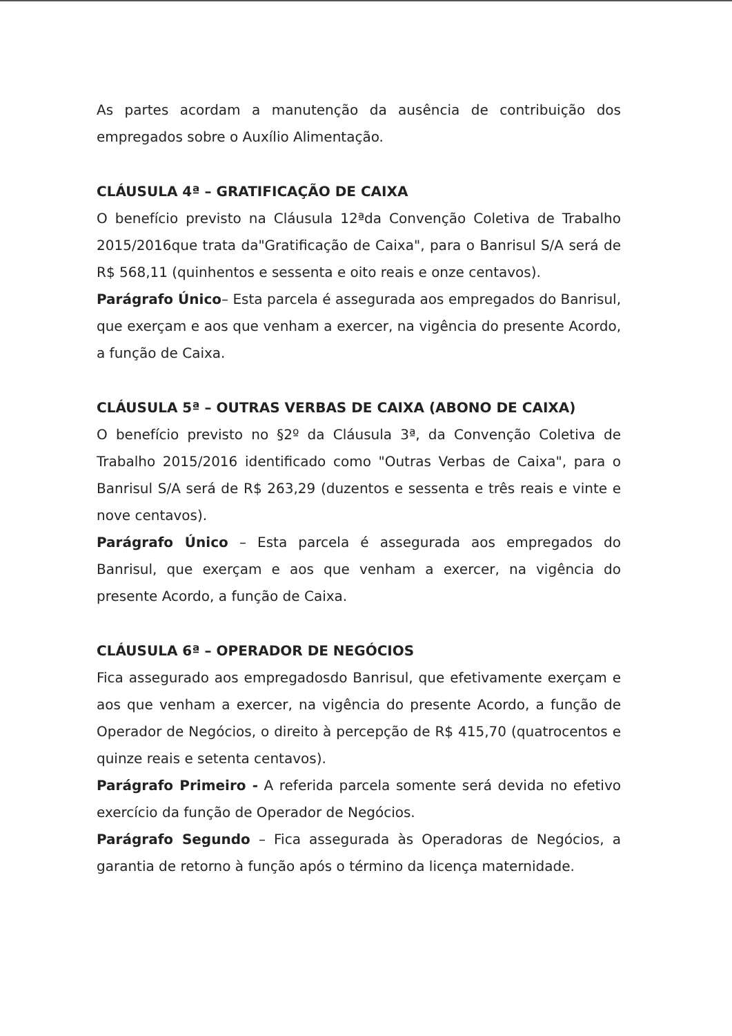As partes acordam a manutenção da ausência de contribuição dos empregados sobre o Auxílio Alimentação.
CLÁUSULA 4ª – GRATIFICAÇÃO DE CAIXA
O benefício previsto na Cláusula 12ªda Convenção Coletiva de Trabalho 2015/2016que trata da"Gratificação de Caixa", para o Banrisul S/A será de R$ 568,11 (quinhentos e sessenta e oito reais e onze centavos).
Parágrafo Único– Esta parcela é assegurada aos empregados do Banrisul, que exerçam e aos que venham a exercer, na vigência do presente Acordo, a função de Caixa.
CLÁUSULA 5ª – OUTRAS VERBAS DE CAIXA (ABONO DE CAIXA)
O benefício previsto no §2º da Cláusula 3ª, da Convenção Coletiva de Trabalho 2015/2016 identificado como "Outras Verbas de Caixa", para o Banrisul S/A será de R$ 263,29 (duzentos e sessenta e três reais e vinte e nove centavos).
Parágrafo Único – Esta parcela é assegurada aos empregados do Banrisul, que exerçam e aos que venham a exercer, na vigência do presente Acordo, a função de Caixa.
CLÁUSULA 6ª – OPERADOR DE NEGÓCIOS
Fica assegurado aos empregadosdo Banrisul, que efetivamente exerçam e aos que venham a exercer, na vigência do presente Acordo, a função de Operador de Negócios, o direito à percepção de R$ 415,70 (quatrocentos e quinze reais e setenta centavos).
Parágrafo Primeiro - A referida parcela somente será devida no efetivo exercício da função de Operador de Negócios.
Parágrafo Segundo – Fica assegurada às Operadoras de Negócios, a garantia de retorno à função após o término da licença maternidade.